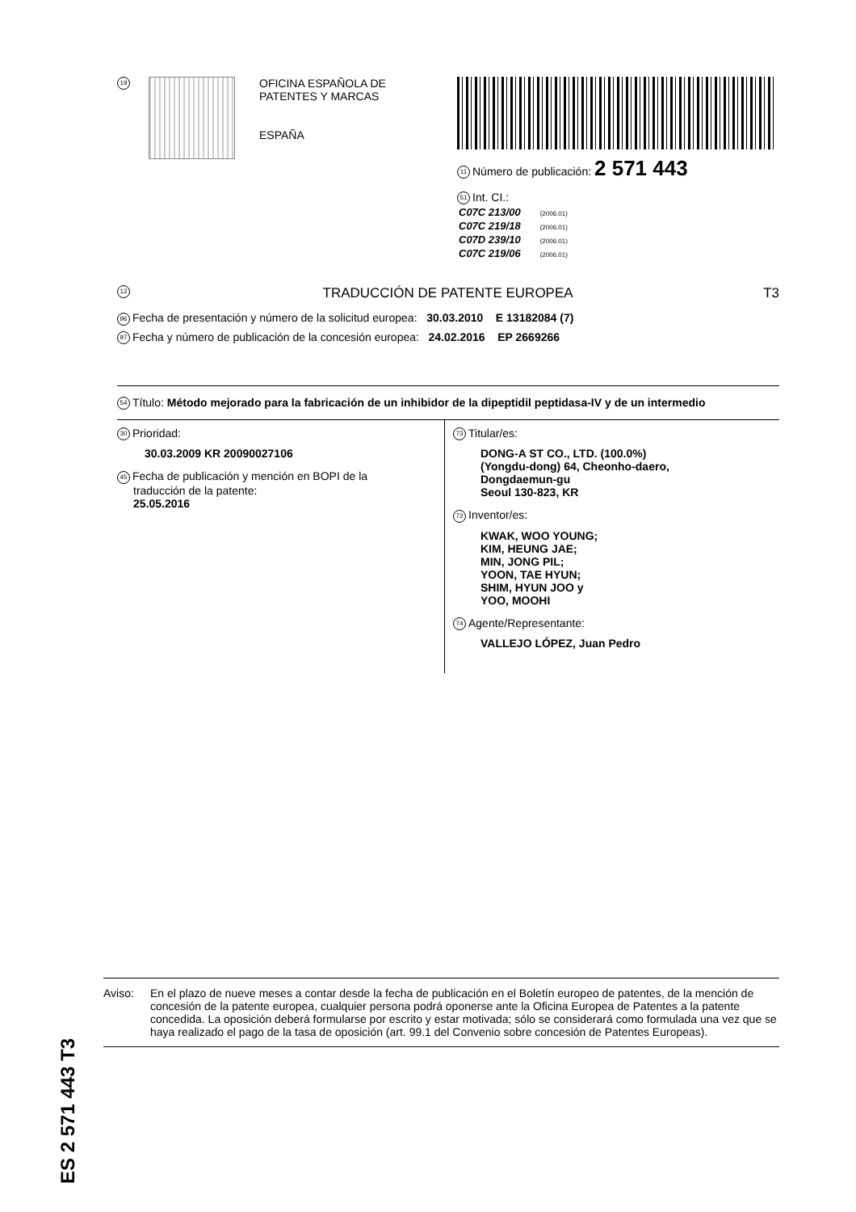19
OFICINA ESPAÑOLA DE
PATENTES Y MARCAS
ESPAÑA
11 Número de publicación: 2 571 443
51 Int. CI.:
| C07C 213/00 | (2006.01) |
| C07C 219/18 | (2006.01) |
| C07D 239/10 | (2006.01) |
| C07C 219/06 | (2006.01) |
12 TRADUCCIÓN DE PATENTE EUROPEA T3
96 Fecha de presentación y número de la solicitud europea: 30.03.2010 E 13182084 (7)
97 Fecha y número de publicación de la concesión europea: 24.02.2016 EP 2669266
54 Título: Método mejorado para la fabricación de un inhibidor de la dipeptidil peptidasa-IV y de un intermedio
30 Prioridad:
30.03.2009 KR 20090027106
45 Fecha de publicación y mención en BOPI de la
traducción de la patente:
25.05.2016
73 Titular/es:
DONG-A ST CO., LTD. (100.0%)
(Yongdu-dong) 64, Cheonho-daero,
Dongdaemun-gu
Seoul 130-823, KR
72 Inventor/es:
KWAK, WOO YOUNG;
KIM, HEUNG JAE;
MIN, JONG PIL;
YOON, TAE HYUN;
SHIM, HYUN JOO y
YOO, MOOHI
74 Agente/Representante:
VALLEJO LÓPEZ, Juan Pedro
ES 2 571 443 T3
Aviso: En el plazo de nueve meses a contar desde la fecha de publicación en el Boletín europeo de patentes, de la mención de concesión de la patente europea, cualquier persona podrá oponerse ante la Oficina Europea de Patentes a la patente concedida. La oposición deberá formularse por escrito y estar motivada; sólo se considerará como formulada una vez que se haya realizado el pago de la tasa de oposición (art. 99.1 del Convenio sobre concesión de Patentes Europeas).